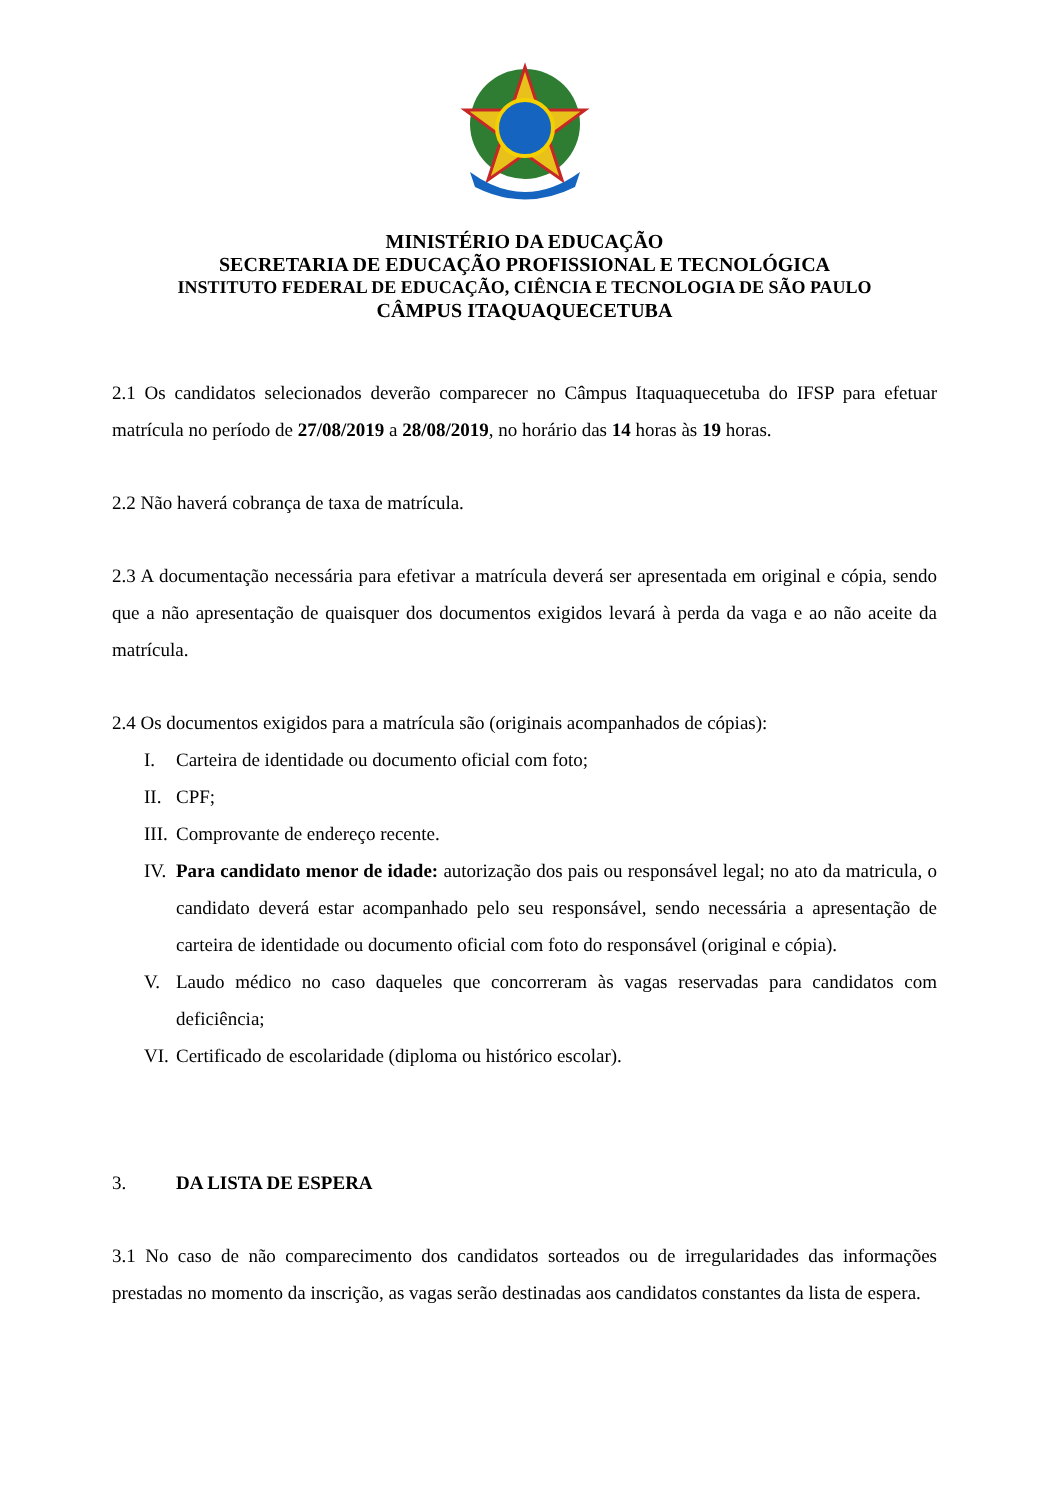MINISTÉRIO DA EDUCAÇÃO
SECRETARIA DE EDUCAÇÃO PROFISSIONAL E TECNOLÓGICA
INSTITUTO FEDERAL DE EDUCAÇÃO, CIÊNCIA E TECNOLOGIA DE SÃO PAULO
CÂMPUS ITAQUAQUECETUBA
2.1 Os candidatos selecionados deverão comparecer no Câmpus Itaquaquecetuba do IFSP para efetuar matrícula no período de 27/08/2019 a 28/08/2019, no horário das 14 horas às 19 horas.
2.2 Não haverá cobrança de taxa de matrícula.
2.3 A documentação necessária para efetivar a matrícula deverá ser apresentada em original e cópia, sendo que a não apresentação de quaisquer dos documentos exigidos levará à perda da vaga e ao não aceite da matrícula.
2.4 Os documentos exigidos para a matrícula são (originais acompanhados de cópias):
I. Carteira de identidade ou documento oficial com foto;
II. CPF;
III. Comprovante de endereço recente.
IV. Para candidato menor de idade: autorização dos pais ou responsável legal; no ato da matricula, o candidato deverá estar acompanhado pelo seu responsável, sendo necessária a apresentação de carteira de identidade ou documento oficial com foto do responsável (original e cópia).
V. Laudo médico no caso daqueles que concorreram às vagas reservadas para candidatos com deficiência;
VI. Certificado de escolaridade (diploma ou histórico escolar).
3. DA LISTA DE ESPERA
3.1 No caso de não comparecimento dos candidatos sorteados ou de irregularidades das informações prestadas no momento da inscrição, as vagas serão destinadas aos candidatos constantes da lista de espera.